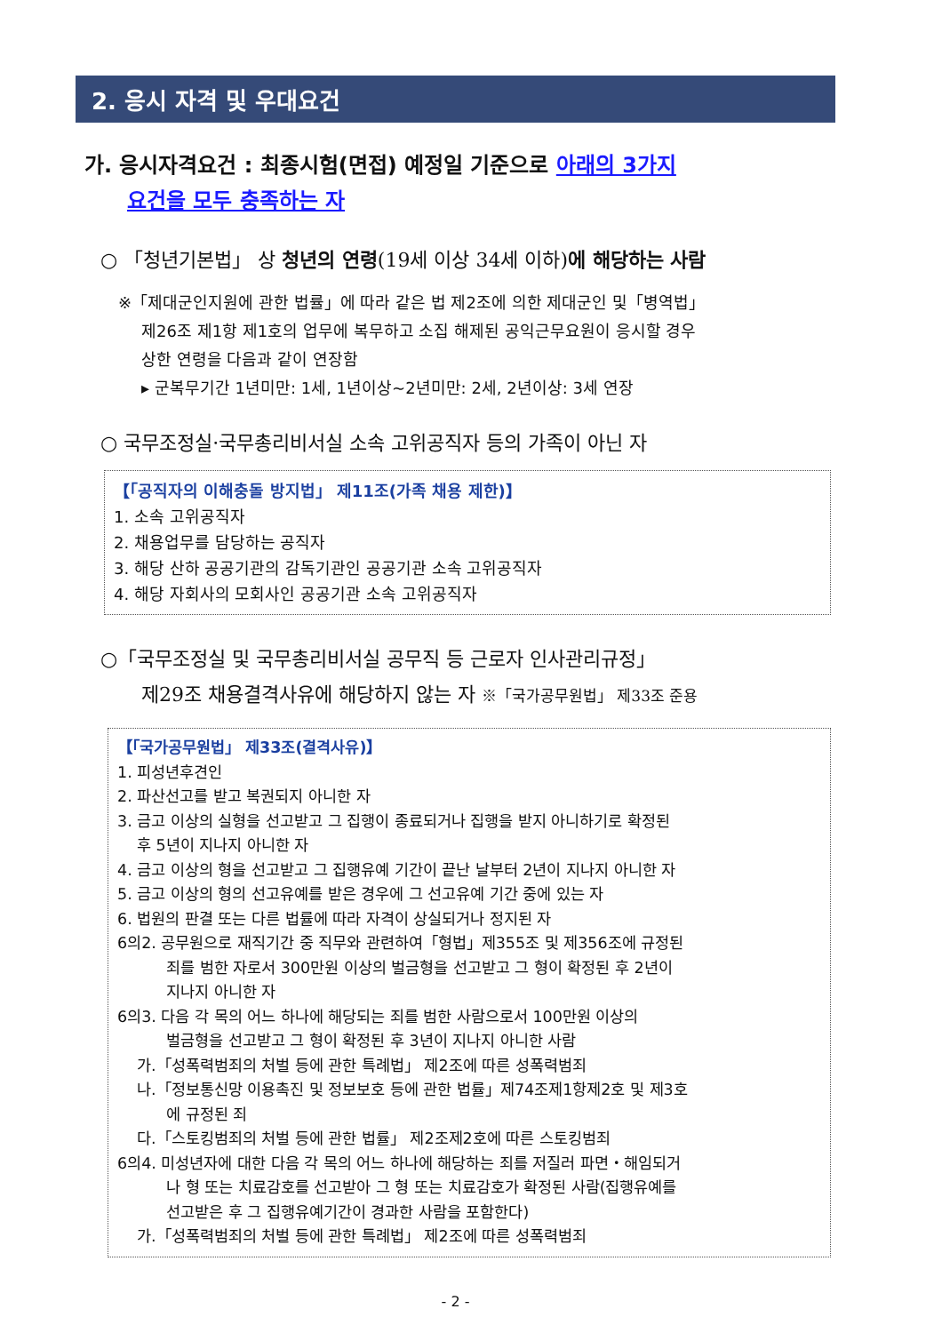2. 응시 자격 및 우대요건
가. 응시자격요건 : 최종시험(면접) 예정일 기준으로 아래의 3가지
요건을 모두 충족하는 자
○ 「청년기본법」 상 청년의 연령(19세 이상 34세 이하)에 해당하는 사람
※「제대군인지원에 관한 법률」에 따라 같은 법 제2조에 의한 제대군인 및「병역법」
제26조 제1항 제1호의 업무에 복무하고 소집 해제된 공익근무요원이 응시할 경우
상한 연령을 다음과 같이 연장함
▸ 군복무기간 1년미만: 1세, 1년이상~2년미만: 2세, 2년이상: 3세 연장
○ 국무조정실·국무총리비서실 소속 고위공직자 등의 가족이 아닌 자
【「공직자의 이해충돌 방지법」 제11조(가족 채용 제한)】
1. 소속 고위공직자
2. 채용업무를 담당하는 공직자
3. 해당 산하 공공기관의 감독기관인 공공기관 소속 고위공직자
4. 해당 자회사의 모회사인 공공기관 소속 고위공직자
○「국무조정실 및 국무총리비서실 공무직 등 근로자 인사관리규정」
제29조 채용결격사유에 해당하지 않는 자 ※「국가공무원법」 제33조 준용
【「국가공무원법」 제33조(결격사유)】
1. 피성년후견인
2. 파산선고를 받고 복권되지 아니한 자
3. 금고 이상의 실형을 선고받고 그 집행이 종료되거나 집행을 받지 아니하기로 확정된
후 5년이 지나지 아니한 자
4. 금고 이상의 형을 선고받고 그 집행유예 기간이 끝난 날부터 2년이 지나지 아니한 자
5. 금고 이상의 형의 선고유예를 받은 경우에 그 선고유예 기간 중에 있는 자
6. 법원의 판결 또는 다른 법률에 따라 자격이 상실되거나 정지된 자
6의2. 공무원으로 재직기간 중 직무와 관련하여「형법」제355조 및 제356조에 규정된
죄를 범한 자로서 300만원 이상의 벌금형을 선고받고 그 형이 확정된 후 2년이
지나지 아니한 자
6의3. 다음 각 목의 어느 하나에 해당되는 죄를 범한 사람으로서 100만원 이상의
벌금형을 선고받고 그 형이 확정된 후 3년이 지나지 아니한 사람
가.「성폭력범죄의 처벌 등에 관한 특례법」 제2조에 따른 성폭력범죄
나.「정보통신망 이용촉진 및 정보보호 등에 관한 법률」제74조제1항제2호 및 제3호
에 규정된 죄
다.「스토킹범죄의 처벌 등에 관한 법률」 제2조제2호에 따른 스토킹범죄
6의4. 미성년자에 대한 다음 각 목의 어느 하나에 해당하는 죄를 저질러 파면・해임되거
나 형 또는 치료감호를 선고받아 그 형 또는 치료감호가 확정된 사람(집행유예를
선고받은 후 그 집행유예기간이 경과한 사람을 포함한다)
가.「성폭력범죄의 처벌 등에 관한 특례법」 제2조에 따른 성폭력범죄
- 2 -